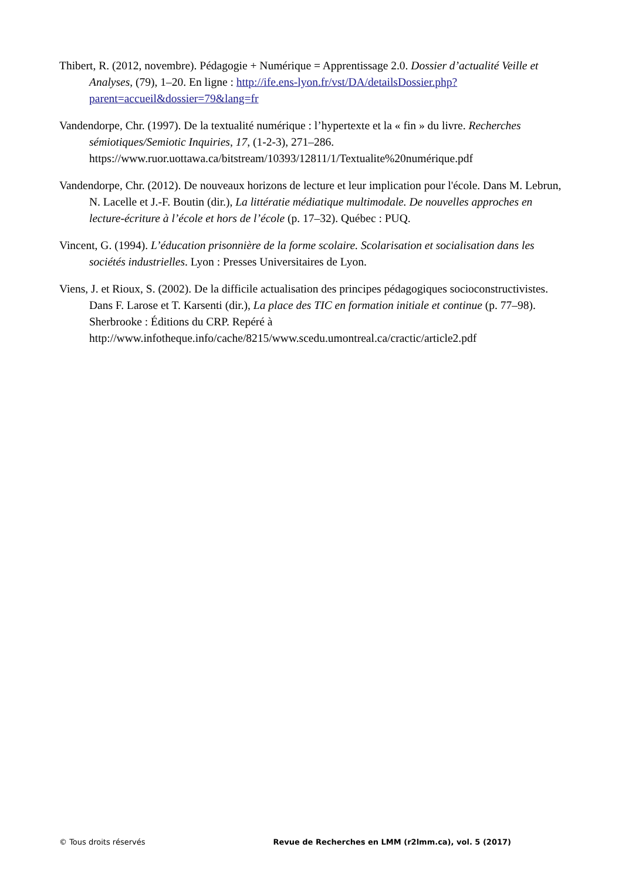Thibert, R. (2012, novembre). Pédagogie + Numérique = Apprentissage 2.0. Dossier d’actualité Veille et Analyses, (79), 1–20. En ligne : http://ife.ens-lyon.fr/vst/DA/detailsDossier.php?parent=accueil&dossier=79&lang=fr
Vandendorpe, Chr. (1997). De la textualité numérique : l’hypertexte et la « fin » du livre. Recherches sémiotiques/Semiotic Inquiries, 17, (1-2-3), 271–286. https://www.ruor.uottawa.ca/bitstream/10393/12811/1/Textualite%20numérique.pdf
Vandendorpe, Chr. (2012). De nouveaux horizons de lecture et leur implication pour l'école. Dans M. Lebrun, N. Lacelle et J.-F. Boutin (dir.), La littératie médiatique multimodale. De nouvelles approches en lecture-écriture à l’école et hors de l’école (p. 17–32). Québec : PUQ.
Vincent, G. (1994). L’éducation prisonnière de la forme scolaire. Scolarisation et socialisation dans les sociétés industrielles. Lyon : Presses Universitaires de Lyon.
Viens, J. et Rioux, S. (2002). De la difficile actualisation des principes pédagogiques socioconstructivistes. Dans F. Larose et T. Karsenti (dir.), La place des TIC en formation initiale et continue (p. 77–98). Sherbrooke : Éditions du CRP. Repéré à http://www.infotheque.info/cache/8215/www.scedu.umontreal.ca/cractic/article2.pdf
© Tous droits réservés Revue de Recherches en LMM (r2lmm.ca), vol. 5 (2017)